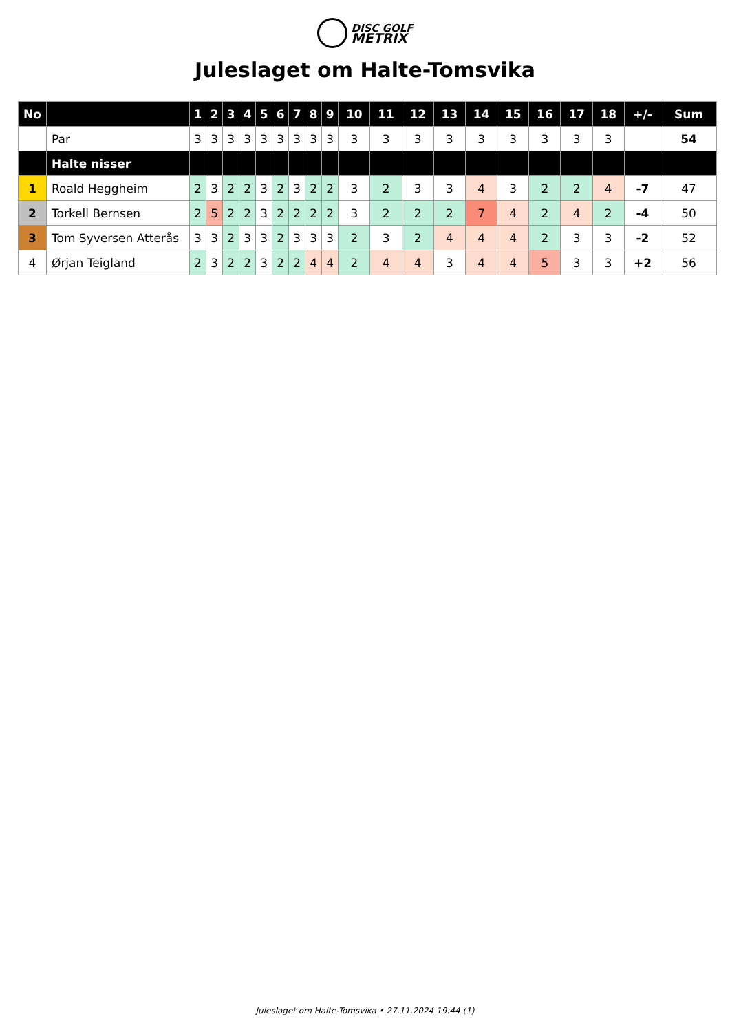DISC GOLF
METRIX
Juleslaget om Halte-Tomsvika
| No | | 1 | 2 | 3 | 4 | 5 | 6 | 7 | 8 | 9 | 10 | 11 | 12 | 13 | 14 | 15 | 16 | 17 | 18 | +/- | Sum |
| --- | --- | --- | --- | --- | --- | --- | --- | --- | --- | --- | --- | --- | --- | --- | --- | --- | --- | --- | --- | --- | --- |
| | Par | 3 | 3 | 3 | 3 | 3 | 3 | 3 | 3 | 3 | 3 | 3 | 3 | 3 | 3 | 3 | 3 | 3 | 3 | | 54 |
| | Halte nisser | | | | | | | | | | | | | | | | | | | | |
| 1 | Roald Heggheim | 2 | 3 | 2 | 2 | 3 | 2 | 3 | 2 | 2 | 3 | 2 | 3 | 3 | 4 | 3 | 2 | 2 | 4 | -7 | 47 |
| 2 | Torkell Bernsen | 2 | 5 | 2 | 2 | 3 | 2 | 2 | 2 | 2 | 3 | 2 | 2 | 2 | 7 | 4 | 2 | 4 | 2 | -4 | 50 |
| 3 | Tom Syversen Atterås | 3 | 3 | 2 | 3 | 3 | 2 | 3 | 3 | 3 | 2 | 3 | 2 | 4 | 4 | 4 | 2 | 3 | 3 | -2 | 52 |
| 4 | Ørjan Teigland | 2 | 3 | 2 | 2 | 3 | 2 | 2 | 4 | 4 | 2 | 4 | 4 | 3 | 4 | 4 | 5 | 3 | 3 | +2 | 56 |
Juleslaget om Halte-Tomsvika • 27.11.2024 19:44 (1)